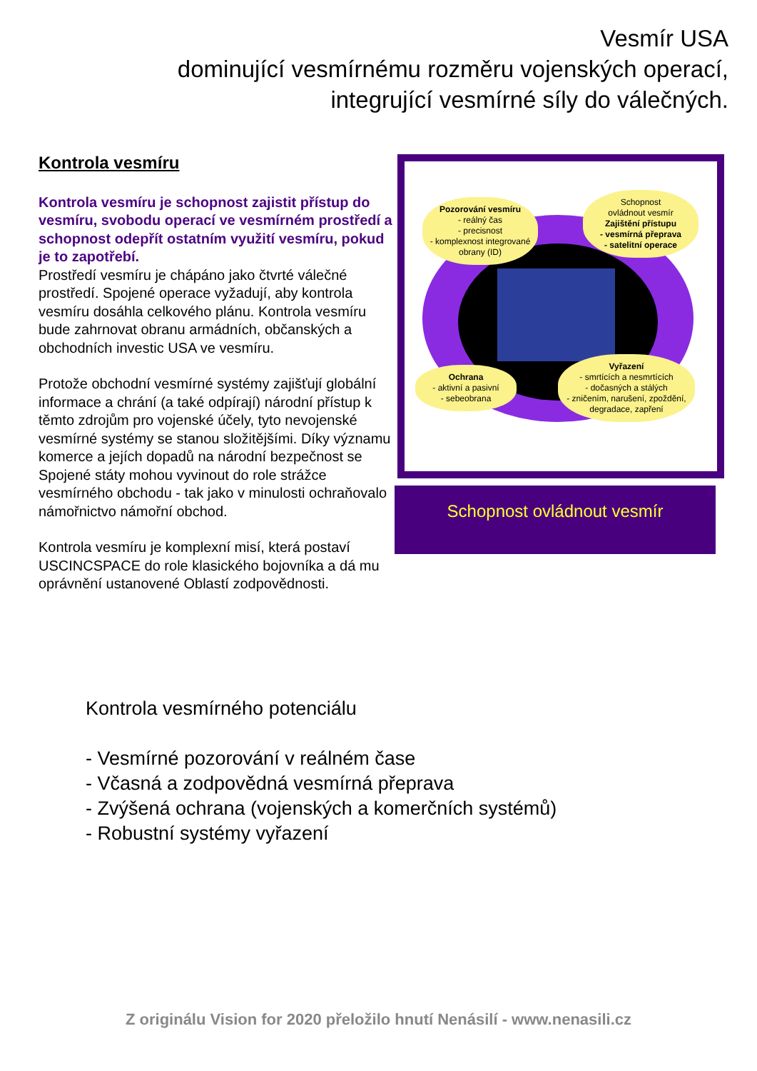Vesmír USA
dominující vesmírnému rozměru vojenských operací,
integrující vesmírné síly do válečných.
Kontrola vesmíru
Kontrola vesmíru je schopnost zajistit přístup do vesmíru, svobodu operací ve vesmírném prostředí a schopnost odepřít ostatním využití vesmíru, pokud je to zapotřebí.
Prostředí vesmíru je chápáno jako čtvrté válečné prostředí. Spojené operace vyžadují, aby kontrola vesmíru dosáhla celkového plánu. Kontrola vesmíru bude zahrnovat obranu armádních, občanských a obchodních investic USA ve vesmíru.
Protože obchodní vesmírné systémy zajišťují globální informace a chrání (a také odpírají) národní přístup k těmto zdrojům pro vojenské účely, tyto nevojenské vesmírné systémy se stanou složitějšími. Díky významu komerce a jejích dopadů na národní bezpečnost se Spojené státy mohou vyvinout do role strážce vesmírného obchodu - tak jako v minulosti ochraňovalo námořnictvo námořní obchod.
Kontrola vesmíru je komplexní misí, která postaví USCINCSPACE do role klasického bojovníka a dá mu oprávnění ustanovené Oblastí zodpovědnosti.
Pozorování vesmíru
- reálný čas
- precisnost
- komplexnost integrované obrany (ID)
Schopnost
ovládnout vesmír
Zajištění přístupu
- vesmírná přeprava
- satelitní operace
Ochrana
- aktivní a pasivní
- sebeobrana
Vyřazení
- smrtících a nesmrtících
- dočasných a stálých
- zničením, narušení, zpoždění, degradace, zapření
Schopnost ovládnout vesmír
Kontrola vesmírného potenciálu
- Vesmírné pozorování v reálném čase
- Včasná a zodpovědná vesmírná přeprava
- Zvýšená ochrana (vojenských a komerčních systémů)
- Robustní systémy vyřazení
Z originálu Vision for 2020 přeložilo hnutí Nenásilí - www.nenasili.cz